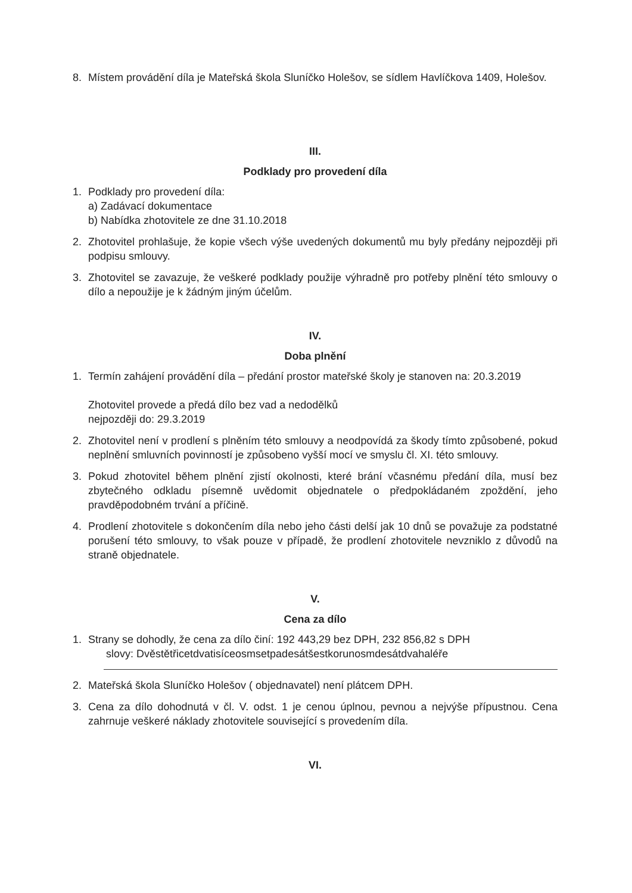8. Místem provádění díla je Mateřská škola Sluníčko Holešov, se sídlem Havlíčkova 1409, Holešov.
III.
Podklady pro provedení díla
1. Podklady pro provedení díla:
a) Zadávací dokumentace
b) Nabídka zhotovitele ze dne 31.10.2018
2. Zhotovitel prohlašuje, že kopie všech výše uvedených dokumentů mu byly předány nejpozději při podpisu smlouvy.
3. Zhotovitel se zavazuje, že veškeré podklady použije výhradně pro potřeby plnění této smlouvy o dílo a nepoužije je k žádným jiným účelům.
IV.
Doba plnění
1. Termín zahájení provádění díla – předání prostor mateřské školy je stanoven na: 20.3.2019
Zhotovitel provede a předá dílo bez vad a nedodělků
nejpozději do: 29.3.2019
2. Zhotovitel není v prodlení s plněním této smlouvy a neodpovídá za škody tímto způsobené, pokud neplnění smluvních povinností je způsobeno vyšší mocí ve smyslu čl. XI. této smlouvy.
3. Pokud zhotovitel během plnění zjistí okolnosti, které brání včasnému předání díla, musí bez zbytečného odkladu písemně uvědomit objednatele o předpokládaném zpoždění, jeho pravděpodobném trvání a příčině.
4. Prodlení zhotovitele s dokončením díla nebo jeho části delší jak 10 dnů se považuje za podstatné porušení této smlouvy, to však pouze v případě, že prodlení zhotovitele nevzniklo z důvodů na straně objednatele.
V.
Cena za dílo
1. Strany se dohodly, že cena za dílo činí: 192 443,29 bez DPH, 232 856,82 s DPH
slovy: Dvěstětřicetdvatisíceosmsetpadesátšestkorunosmdesátdvahaléře
2. Mateřská škola Sluníčko Holešov ( objednavatel) není plátcem DPH.
3. Cena za dílo dohodnutá v čl. V. odst. 1 je cenou úplnou, pevnou a nejvýše přípustnou. Cena zahrnuje veškeré náklady zhotovitele související s provedením díla.
VI.